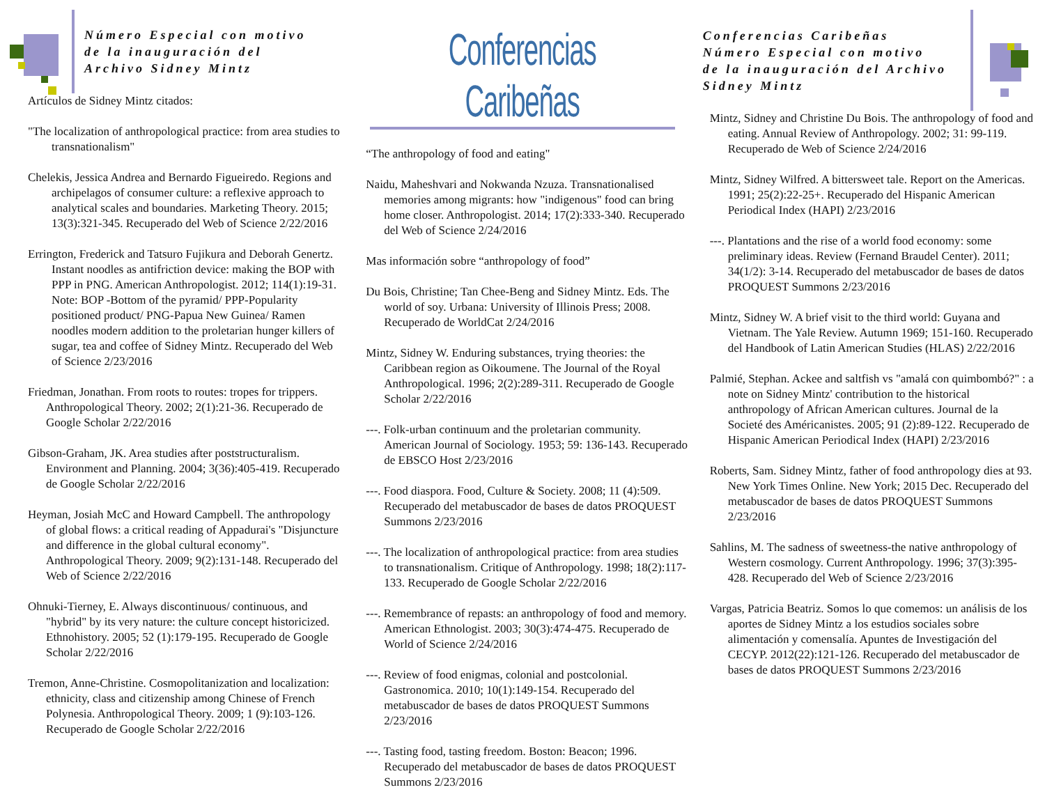Número Especial con motivo
de la inauguración del
Archivo Sidney Mintz
Artículos de Sidney Mintz citados:
"The localization of anthropological practice: from area studies to transnationalism"
Chelekis, Jessica Andrea and Bernardo Figueiredo. Regions and archipelagos of consumer culture: a reflexive approach to analytical scales and boundaries. Marketing Theory. 2015; 13(3):321-345. Recuperado del Web of Science 2/22/2016
Errington, Frederick and Tatsuro Fujikura and Deborah Genertz. Instant noodles as antifriction device: making the BOP with PPP in PNG. American Anthropologist. 2012; 114(1):19-31. Note: BOP -Bottom of the pyramid/ PPP-Popularity positioned product/ PNG-Papua New Guinea/ Ramen noodles modern addition to the proletarian hunger killers of sugar, tea and coffee of Sidney Mintz. Recuperado del Web of Science 2/23/2016
Friedman, Jonathan. From roots to routes: tropes for trippers. Anthropological Theory. 2002; 2(1):21-36. Recuperado de Google Scholar 2/22/2016
Gibson-Graham, JK. Area studies after poststructuralism. Environment and Planning. 2004; 3(36):405-419. Recuperado de Google Scholar 2/22/2016
Heyman, Josiah McC and Howard Campbell. The anthropology of global flows: a critical reading of Appadurai's "Disjuncture and difference in the global cultural economy". Anthropological Theory. 2009; 9(2):131-148. Recuperado del Web of Science 2/22/2016
Ohnuki-Tierney, E. Always discontinuous/ continuous, and "hybrid" by its very nature: the culture concept historicized. Ethnohistory. 2005; 52 (1):179-195. Recuperado de Google Scholar 2/22/2016
Tremon, Anne-Christine. Cosmopolitanization and localization: ethnicity, class and citizenship among Chinese of French Polynesia. Anthropological Theory. 2009; 1 (9):103-126. Recuperado de Google Scholar 2/22/2016
Conferencias Caribeñas
“The anthropology of food and eating"
Naidu, Maheshvari and Nokwanda Nzuza. Transnationalised memories among migrants: how "indigenous" food can bring home closer. Anthropologist. 2014; 17(2):333-340. Recuperado del Web of Science 2/24/2016
Mas información sobre “anthropology of food”
Du Bois, Christine; Tan Chee-Beng and Sidney Mintz. Eds. The world of soy. Urbana: University of Illinois Press; 2008. Recuperado de WorldCat 2/24/2016
Mintz, Sidney W. Enduring substances, trying theories: the Caribbean region as Oikoumene. The Journal of the Royal Anthropological. 1996; 2(2):289-311. Recuperado de Google Scholar 2/22/2016
---. Folk-urban continuum and the proletarian community. American Journal of Sociology. 1953; 59: 136-143. Recuperado de EBSCO Host 2/23/2016
---. Food diaspora. Food, Culture & Society. 2008; 11 (4):509. Recuperado del metabuscador de bases de datos PROQUEST Summons 2/23/2016
---. The localization of anthropological practice: from area studies to transnationalism. Critique of Anthropology. 1998; 18(2):117-133. Recuperado de Google Scholar 2/22/2016
---. Remembrance of repasts: an anthropology of food and memory. American Ethnologist. 2003; 30(3):474-475. Recuperado de World of Science 2/24/2016
---. Review of food enigmas, colonial and postcolonial. Gastronomica. 2010; 10(1):149-154. Recuperado del metabuscador de bases de datos PROQUEST Summons 2/23/2016
---. Tasting food, tasting freedom. Boston: Beacon; 1996. Recuperado del metabuscador de bases de datos PROQUEST Summons 2/23/2016
Conferencias Caribeñas
Número Especial con motivo
de la inauguración del Archivo Sidney Mintz
Mintz, Sidney and Christine Du Bois. The anthropology of food and eating. Annual Review of Anthropology. 2002; 31: 99-119. Recuperado de Web of Science 2/24/2016
Mintz, Sidney Wilfred. A bittersweet tale. Report on the Americas. 1991; 25(2):22-25+. Recuperado del Hispanic American Periodical Index (HAPI) 2/23/2016
---. Plantations and the rise of a world food economy: some preliminary ideas. Review (Fernand Braudel Center). 2011; 34(1/2): 3-14. Recuperado del metabuscador de bases de datos PROQUEST Summons 2/23/2016
Mintz, Sidney W. A brief visit to the third world: Guyana and Vietnam. The Yale Review. Autumn 1969; 151-160. Recuperado del Handbook of Latin American Studies (HLAS) 2/22/2016
Palmié, Stephan. Ackee and saltfish vs "amalá con quimbombó?" : a note on Sidney Mintz' contribution to the historical anthropology of African American cultures. Journal de la Societé des Américanistes. 2005; 91 (2):89-122. Recuperado de Hispanic American Periodical Index (HAPI) 2/23/2016
Roberts, Sam. Sidney Mintz, father of food anthropology dies at 93. New York Times Online. New York; 2015 Dec. Recuperado del metabuscador de bases de datos PROQUEST Summons 2/23/2016
Sahlins, M. The sadness of sweetness-the native anthropology of Western cosmology. Current Anthropology. 1996; 37(3):395-428. Recuperado del Web of Science 2/23/2016
Vargas, Patricia Beatriz. Somos lo que comemos: un análisis de los aportes de Sidney Mintz a los estudios sociales sobre alimentación y comensalía. Apuntes de Investigación del CECYP. 2012(22):121-126. Recuperado del metabuscador de bases de datos PROQUEST Summons 2/23/2016